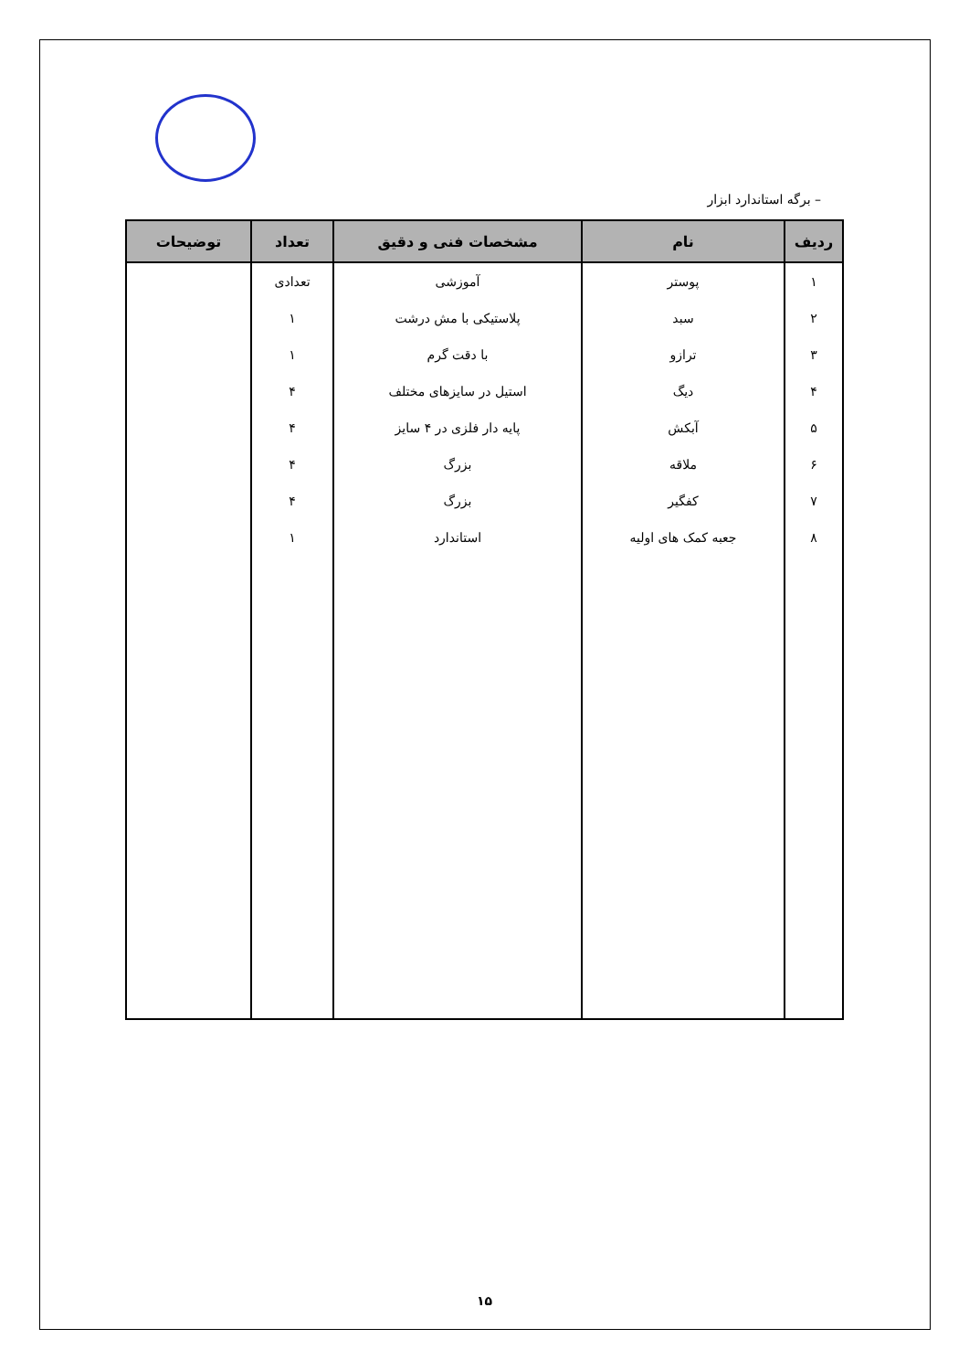– برگه استاندارد ابزار
| ردیف | نام | مشخصات فنی و دقیق | تعداد | توضیحات |
| --- | --- | --- | --- | --- |
| ۱ | پوستر | آموزشی | تعدادی | |
| ۲ | سبد | پلاستیکی با مش درشت | ۱ | |
| ۳ | ترازو | با دقت گرم | ۱ | |
| ۴ | دیگ | استیل در سایزهای مختلف | ۴ | |
| ۵ | آبکش | پایه دار فلزی در ۴ سایز | ۴ | |
| ۶ | ملاقه | بزرگ | ۴ | |
| ۷ | کفگیر | بزرگ | ۴ | |
| ۸ | جعبه کمک های اولیه | استاندارد | ۱ | |
۱۵